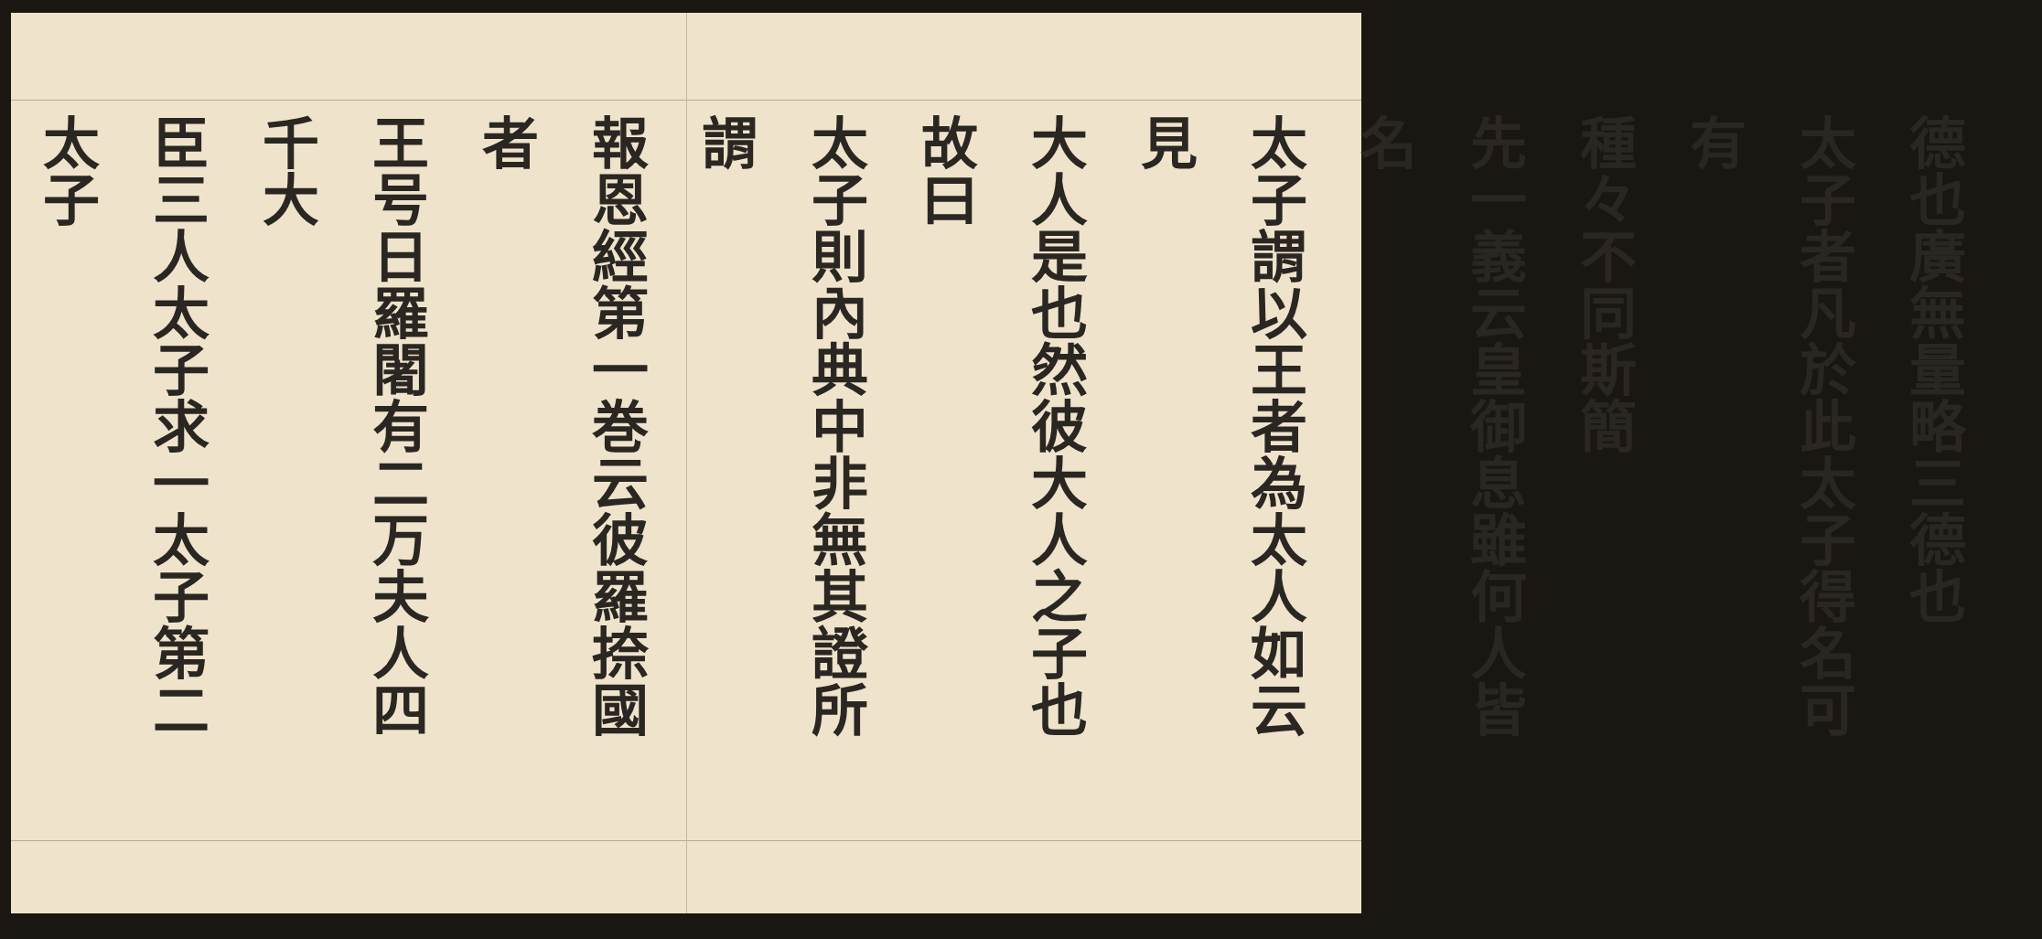德也廣無量略三德也
太子者凡於此太子得名可有
種々不同斯簡
先一義云皇御息雖何人皆名
太子謂以王者為太人如云見
大人是也然彼大人之子也故曰
太子則內典中非無其證所謂
報恩經第一巻云彼羅捺國者
王号日羅闍有二万夫人四千大
臣三人太子求一太子第二太子